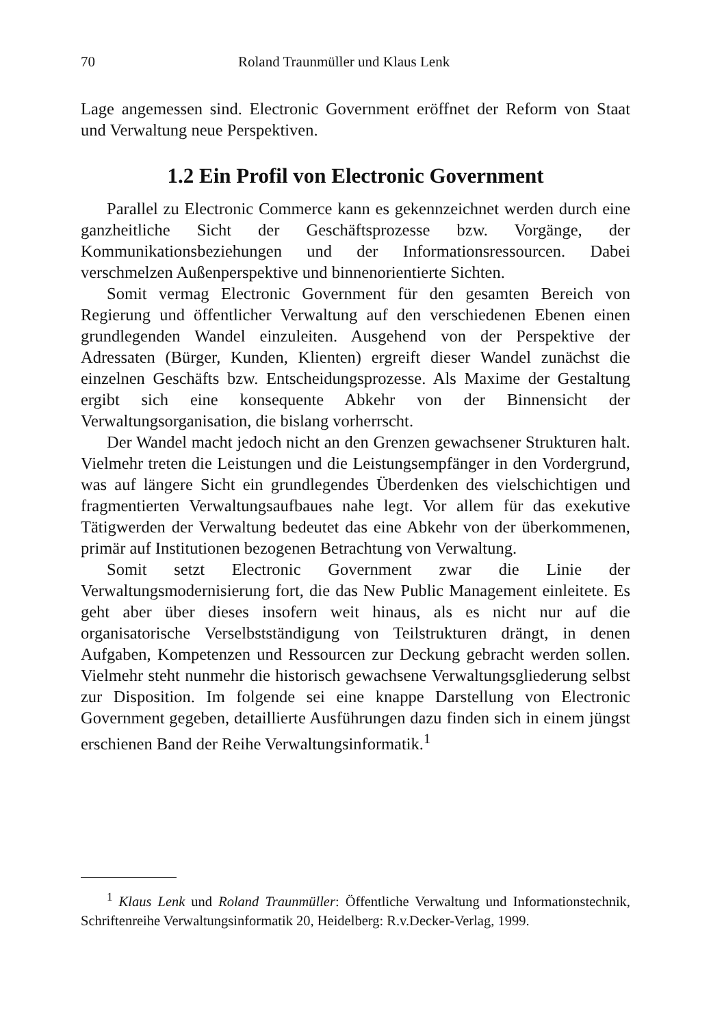70 Roland Traunmüller und Klaus Lenk
Lage angemessen sind. Electronic Government eröffnet der Reform von Staat und Verwaltung neue Perspektiven.
1.2 Ein Profil von Electronic Government
Parallel zu Electronic Commerce kann es gekennzeichnet werden durch eine ganzheitliche Sicht der Geschäftsprozesse bzw. Vorgänge, der Kommunikationsbeziehungen und der Informationsressourcen. Dabei verschmelzen Außenperspektive und binnenorientierte Sichten.
Somit vermag Electronic Government für den gesamten Bereich von Regierung und öffentlicher Verwaltung auf den verschiedenen Ebenen einen grundlegenden Wandel einzuleiten. Ausgehend von der Perspektive der Adressaten (Bürger, Kunden, Klienten) ergreift dieser Wandel zunächst die einzelnen Geschäfts bzw. Entscheidungsprozesse. Als Maxime der Gestaltung ergibt sich eine konsequente Abkehr von der Binnensicht der Verwaltungsorganisation, die bislang vorherrscht.
Der Wandel macht jedoch nicht an den Grenzen gewachsener Strukturen halt. Vielmehr treten die Leistungen und die Leistungsempfänger in den Vordergrund, was auf längere Sicht ein grundlegendes Überdenken des vielschichtigen und fragmentierten Verwaltungsaufbaues nahe legt. Vor allem für das exekutive Tätigwerden der Verwaltung bedeutet das eine Abkehr von der überkommenen, primär auf Institutionen bezogenen Betrachtung von Verwaltung.
Somit setzt Electronic Government zwar die Linie der Verwaltungsmodernisierung fort, die das New Public Management einleitete. Es geht aber über dieses insofern weit hinaus, als es nicht nur auf die organisatorische Verselbstständigung von Teilstrukturen drängt, in denen Aufgaben, Kompetenzen und Ressourcen zur Deckung gebracht werden sollen. Vielmehr steht nunmehr die historisch gewachsene Verwaltungsgliederung selbst zur Disposition. Im folgende sei eine knappe Darstellung von Electronic Government gegeben, detaillierte Ausführungen dazu finden sich in einem jüngst erschienen Band der Reihe Verwaltungsinformatik.<sup>1</sup>
<sup>1</sup> Klaus Lenk und Roland Traunmüller: Öffentliche Verwaltung und Informationstechnik, Schriftenreihe Verwaltungsinformatik 20, Heidelberg: R.v.Decker-Verlag, 1999.